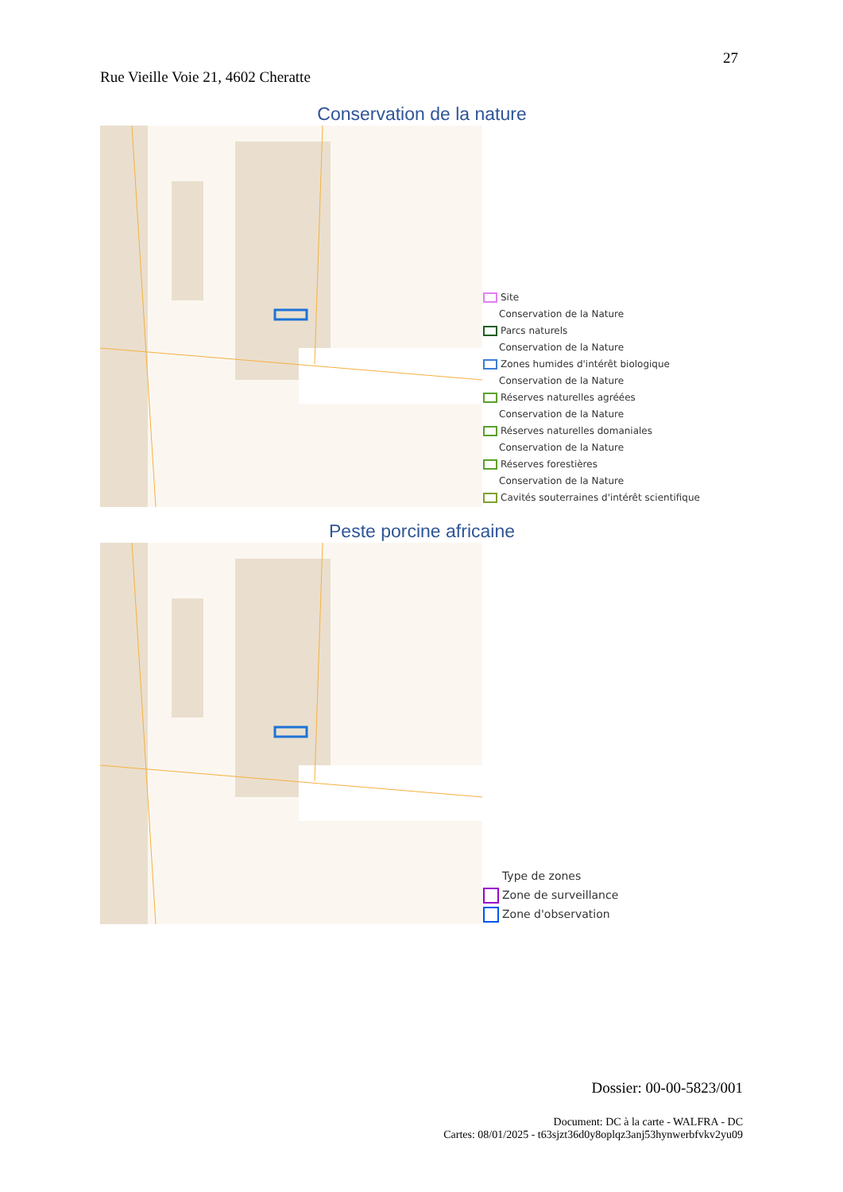27
Rue Vieille Voie 21, 4602 Cheratte
Conservation de la nature
Site
Conservation de la Nature
Parcs naturels
Conservation de la Nature
Zones humides d'intérêt biologique
Conservation de la Nature
Réserves naturelles agréées
Conservation de la Nature
Réserves naturelles domaniales
Conservation de la Nature
Réserves forestières
Conservation de la Nature
Cavités souterraines d'intérêt scientifique
Peste porcine africaine
Type de zones
Zone de surveillance
Zone d'observation
Dossier: 00-00-5823/001
Document: DC à la carte - WALFRA - DC
Cartes: 08/01/2025 - t63sjzt36d0y8oplqz3anj53hynwerbfvkv2yu09